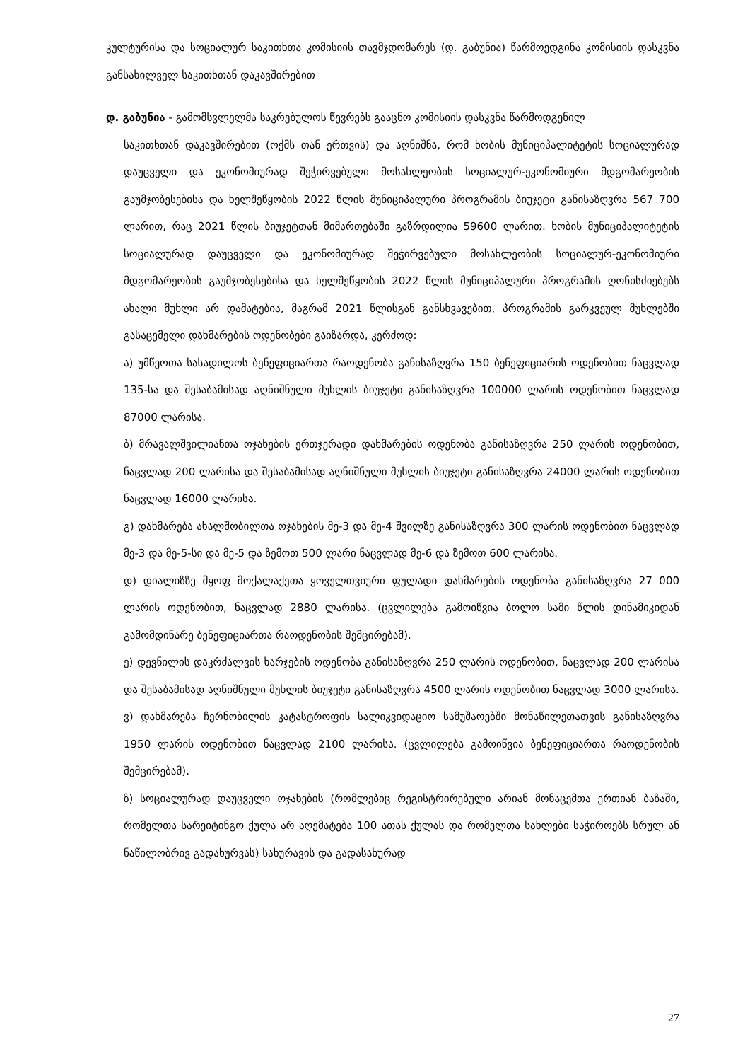კულტურისა და სოციალურ საკითხთა კომისიის თავმჯდომარეს (დ. გაბუნია) წარმოედგინა კომისიის დასკვნა განსახილველ საკითხთან დაკავშირებით
დ. გაბუნია - გამომსვლელმა საკრებულოს წევრებს გააცნო კომისიის დასკვნა წარმოდგენილ
საკითხთან დაკავშირებით (ოქმს თან ერთვის) და აღნიშნა, რომ ხობის მუნიციპალიტეტის სოციალურად დაუცველი და ეკონომიურად შეჭირვებული მოსახლეობის სოციალურ-ეკონომიური მდგომარეობის გაუმჯობესებისა და ხელშეწყობის 2022 წლის მუნიციპალური პროგრამის ბიუჯეტი განისაზღვრა 567 700 ლარით, რაც 2021 წლის ბიუჯეტთან მიმართებაში გაზრდილია 59600 ლარით. ხობის მუნიციპალიტეტის სოციალურად დაუცველი და ეკონომიურად შეჭირვებული მოსახლეობის სოციალურ-ეკონომიური მდგომარეობის გაუმჯობესებისა და ხელშეწყობის 2022 წლის მუნიციპალური პროგრამის ღონისძიებებს ახალი მუხლი არ დამატებია, მაგრამ 2021 წლისგან განსხვავებით, პროგრამის გარკვეულ მუხლებში გასაცემელი დახმარების ოდენობები გაიზარდა, კერძოდ:
ა) უმწეოთა სასადილოს ბენეფიციართა რაოდენობა განისაზღვრა 150 ბენეფიციარის ოდენობით ნაცვლად 135-სა და შესაბამისად აღნიშნული მუხლის ბიუჯეტი განისაზღვრა 100000 ლარის ოდენობით ნაცვლად 87000 ლარისა.
ბ) მრავალშვილიანთა ოჯახების ერთჯერადი დახმარების ოდენობა განისაზღვრა 250 ლარის ოდენობით, ნაცვლად 200 ლარისა და შესაბამისად აღნიშნული მუხლის ბიუჯეტი განისაზღვრა 24000 ლარის ოდენობით ნაცვლად 16000 ლარისა.
გ) დახმარება ახალშობილთა ოჯახების მე-3 და მე-4 შვილზე განისაზღვრა 300 ლარის ოდენობით ნაცვლად მე-3 და მე-5-სი და მე-5 და ზემოთ 500 ლარი ნაცვლად მე-6 და ზემოთ 600 ლარისა.
დ) დიალიზზე მყოფ მოქალაქეთა ყოველთვიური ფულადი დახმარების ოდენობა განისაზღვრა 27 000 ლარის ოდენობით, ნაცვლად 2880 ლარისა. (ცვლილება გამოიწვია ბოლო სამი წლის დინამიკიდან გამომდინარე ბენეფიციართა რაოდენობის შემცირებამ).
ე) დევნილის დაკრძალვის ხარჯების ოდენობა განისაზღვრა 250 ლარის ოდენობით, ნაცვლად 200 ლარისა და შესაბამისად აღნიშნული მუხლის ბიუჯეტი განისაზღვრა 4500 ლარის ოდენობით ნაცვლად 3000 ლარისა.
ვ) დახმარება ჩერნობილის კატასტროფის სალიკვიდაციო სამუშაოებში მონაწილეთათვის განისაზღვრა 1950 ლარის ოდენობით ნაცვლად 2100 ლარისა. (ცვლილება გამოიწვია ბენეფიციართა რაოდენობის შემცირებამ).
ზ) სოციალურად დაუცველი ოჯახების (რომლებიც რეგისტრირებული არიან მონაცემთა ერთიან ბაზაში, რომელთა სარეიტინგო ქულა არ აღემატება 100 ათას ქულას და რომელთა სახლები საჭიროებს სრულ ან ნაწილობრივ გადახურვას) სახურავის და გადასახურად
27